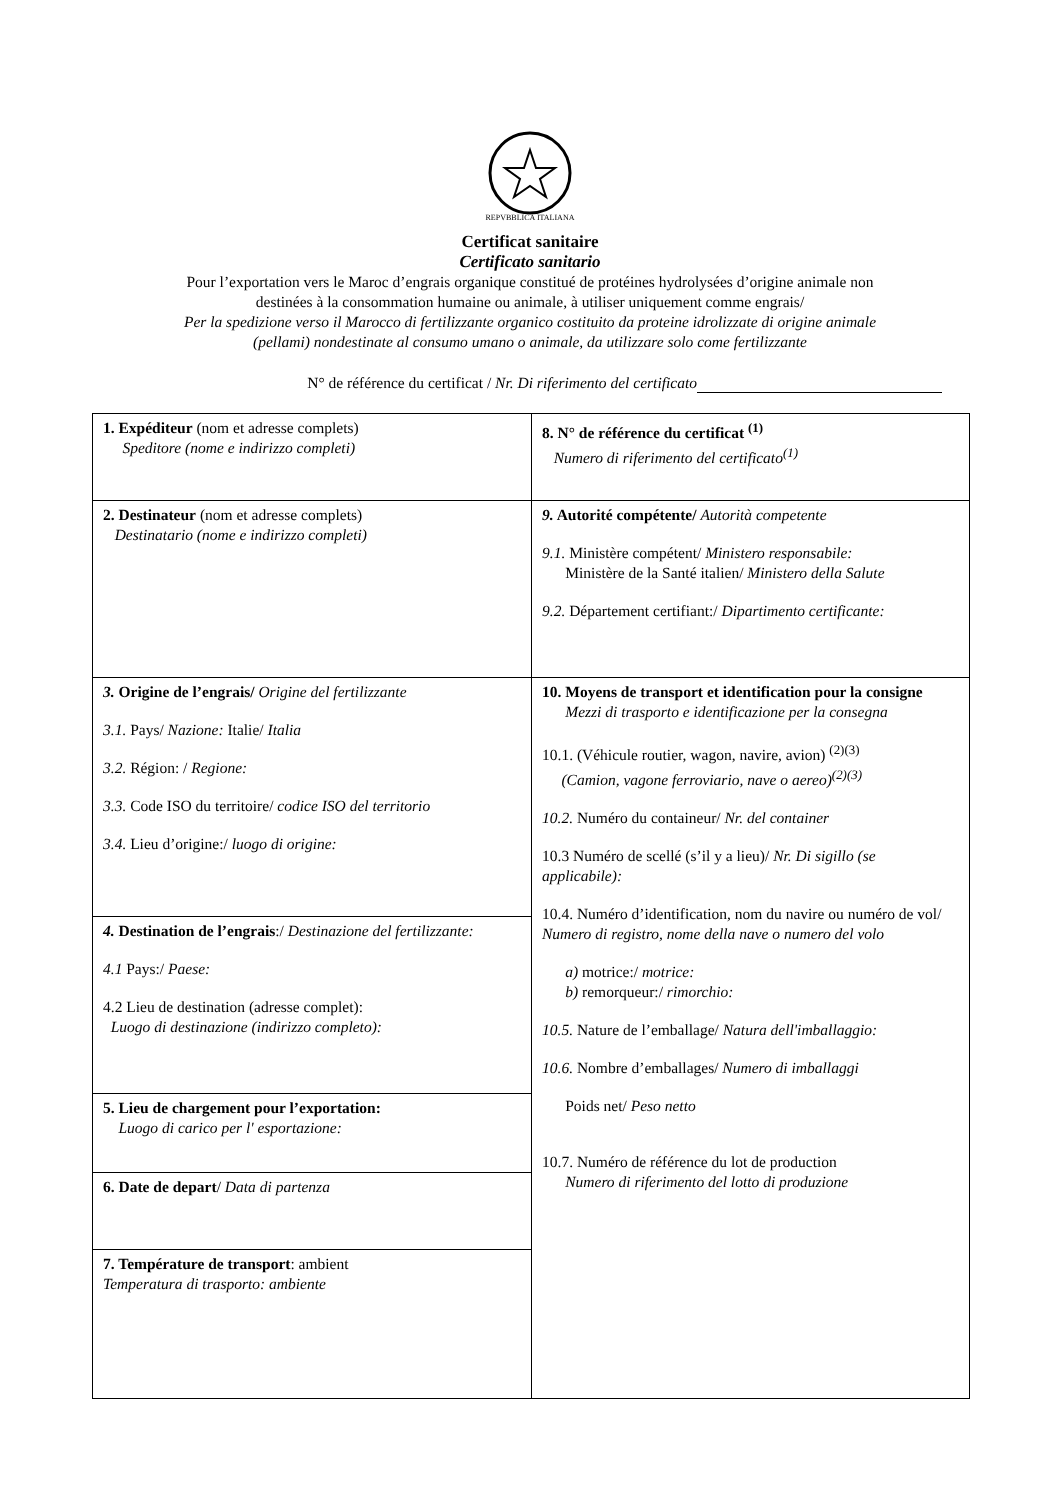REPVBBLICA ITALIANA
Certificat sanitaire
Certificato sanitario
Pour l’exportation vers le Maroc d’engrais organique constitué de protéines hydrolysées d’origine animale non
destinées à la consommation humaine ou animale, à utiliser uniquement comme engrais/
Per la spedizione verso il Marocco di fertilizzante organico costituito da proteine idrolizzate di origine animale
(pellami) nondestinate al consumo umano o animale, da utilizzare solo come fertilizzante
N° de référence du certificat / Nr. Di riferimento del certificato
| 1. Expéditeur (nom et adresse complets) Speditore (nome e indirizzo completi) | 8. N° de référence du certificat <sup>(1)</sup> Numero di riferimento del certificato<sup>(1)</sup> |
| 2. Destinateur (nom et adresse complets) Destinatario (nome e indirizzo completi) | 9. Autorité compétente/ Autorità competente 9.1. Ministère compétent/ Ministero responsabile: Ministère de la Santé italien/ Ministero della Salute 9.2. Département certifiant:/ Dipartimento certificante: |
| 3. Origine de l’engrais/ Origine del fertilizzante 3.1. Pays/ Nazione: Italie/ Italia 3.2. Région: / Regione: 3.3. Code ISO du territoire/ codice ISO del territorio 3.4. Lieu d’origine:/ luogo di origine: | 10. Moyens de transport et identification pour la consigne Mezzi di trasporto e identificazione per la consegna 10.1. (Véhicule routier, wagon, navire, avion) <sup>(2)(3)</sup> (Camion, vagone ferroviario, nave o aereo)<sup>(2)(3)</sup> 10.2. Numéro du containeur/ Nr. del container 10.3 Numéro de scellé (s’il y a lieu)/ Nr. Di sigillo (se applicabile): 10.4. Numéro d’identification, nom du navire ou numéro de vol/ Numero di registro, nome della nave o numero del volo a) motrice:/ motrice: b) remorqueur:/ rimorchio: 10.5. Nature de l’emballage/ Natura dell'imballaggio: 10.6. Nombre d’emballages/ Numero di imballaggi Poids net/ Peso netto 10.7. Numéro de référence du lot de production Numero di riferimento del lotto di produzione |
| 4. Destination de l’engrais :/ Destinazione del fertilizzante: 4.1 Pays:/ Paese: 4.2 Lieu de destination (adresse complet): Luogo di destinazione (indirizzo completo): | |
| 5. Lieu de chargement pour l’exportation: Luogo di carico per l' esportazione: | |
| 6. Date de depart / Data di partenza | |
| 7. Température de transport : ambient Temperatura di trasporto: ambiente | |